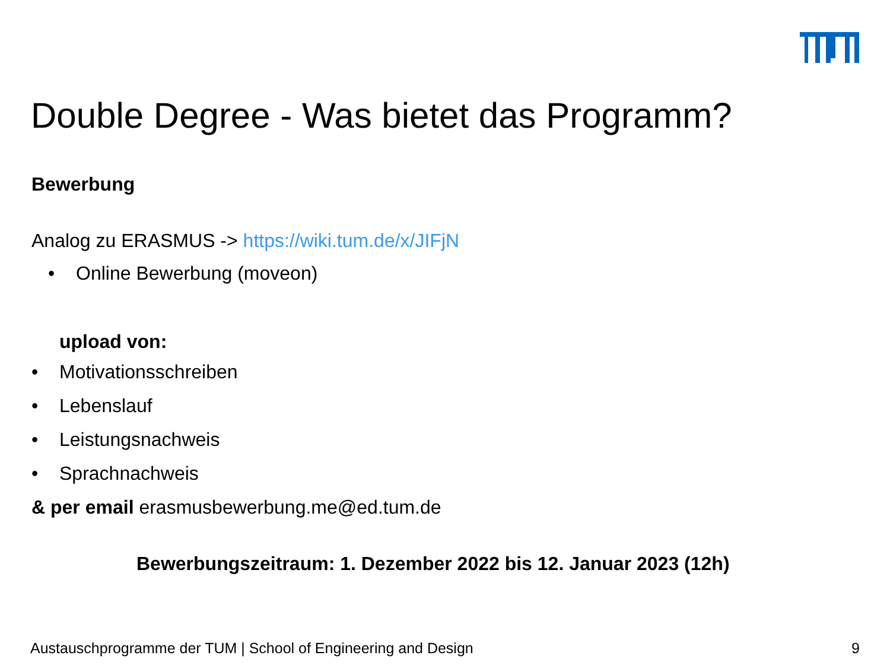Double Degree - Was bietet das Programm?
Bewerbung
Analog zu ERASMUS -> https://wiki.tum.de/x/JIFjN
• Online Bewerbung (moveon)
upload von:
• Motivationsschreiben
• Lebenslauf
• Leistungsnachweis
• Sprachnachweis
& per email erasmusbewerbung.me@ed.tum.de
Bewerbungszeitraum: 1. Dezember 2022 bis 12. Januar 2023 (12h)
Austauschprogramme der TUM | School of Engineering and Design 9